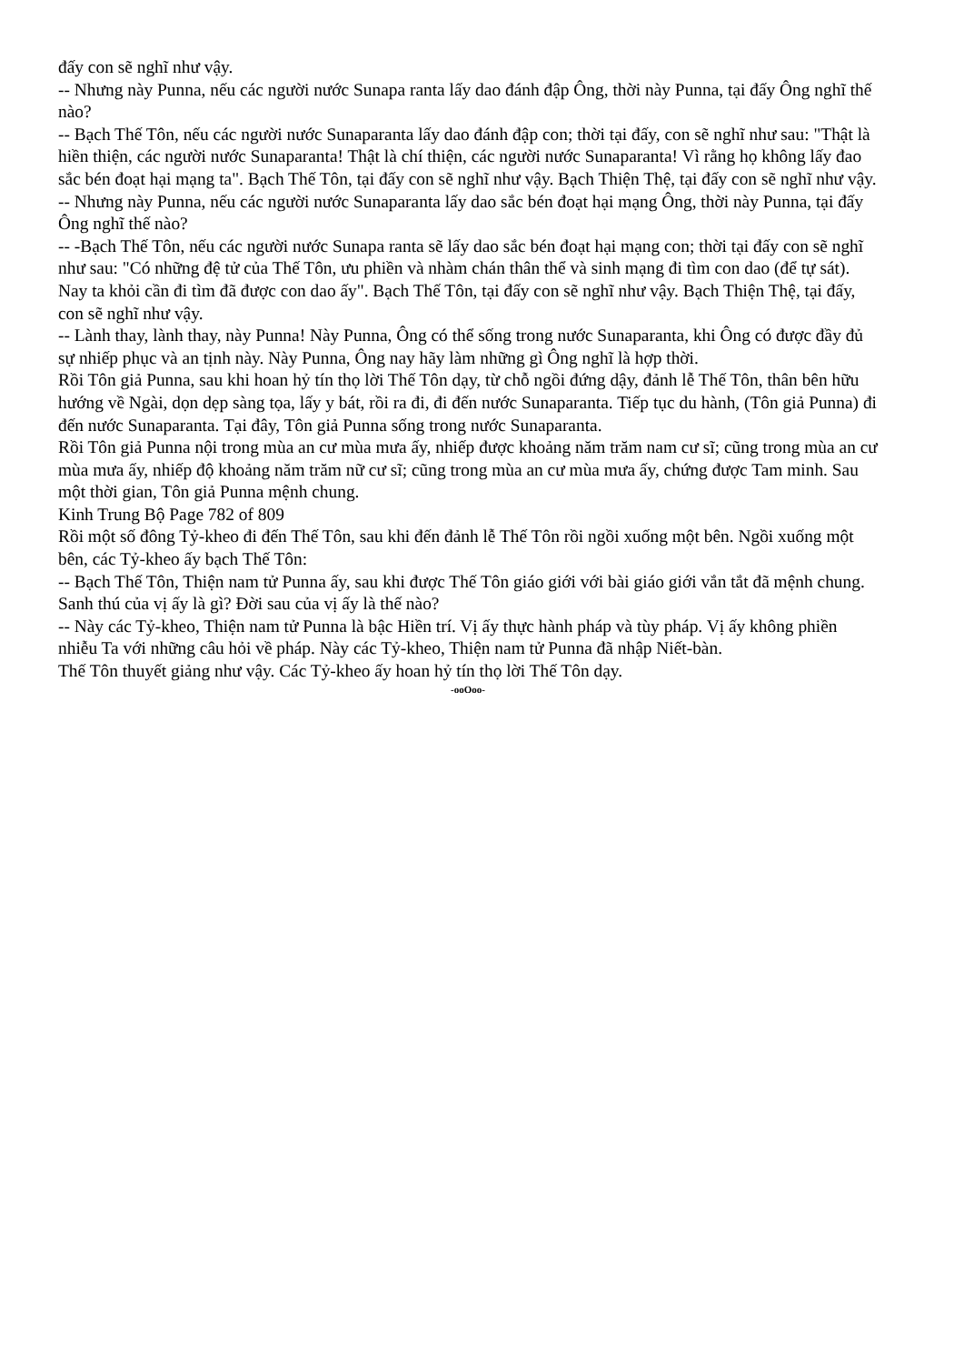đấy con sẽ nghĩ như vậy.
-- Nhưng này Punna, nếu các người nước Sunapa ranta lấy dao đánh đập Ông, thời này Punna, tại đấy Ông nghĩ thế nào?
-- Bạch Thế Tôn, nếu các người nước Sunaparanta lấy dao đánh đập con; thời tại đấy, con sẽ nghĩ như sau: "Thật là hiền thiện, các người nước Sunaparanta! Thật là chí thiện, các người nước Sunaparanta! Vì rằng họ không lấy đao sắc bén đoạt hại mạng ta". Bạch Thế Tôn, tại đấy con sẽ nghĩ như vậy. Bạch Thiện Thệ, tại đấy con sẽ nghĩ như vậy.
-- Nhưng này Punna, nếu các người nước Sunaparanta lấy dao sắc bén đoạt hại mạng Ông, thời này Punna, tại đấy Ông nghĩ thế nào?
-- -Bạch Thế Tôn, nếu các người nước Sunapa ranta sẽ lấy dao sắc bén đoạt hại mạng con; thời tại đấy con sẽ nghĩ như sau: "Có những đệ tử của Thế Tôn, ưu phiền và nhàm chán thân thể và sinh mạng đi tìm con dao (để tự sát). Nay ta khỏi cần đi tìm đã được con dao ấy". Bạch Thế Tôn, tại đấy con sẽ nghĩ như vậy. Bạch Thiện Thệ, tại đấy, con sẽ nghĩ như vậy.
-- Lành thay, lành thay, này Punna! Này Punna, Ông có thể sống trong nước Sunaparanta, khi Ông có được đầy đủ sự nhiếp phục và an tịnh này. Này Punna, Ông nay hãy làm những gì Ông nghĩ là hợp thời.
Rồi Tôn giả Punna, sau khi hoan hỷ tín thọ lời Thế Tôn dạy, từ chỗ ngồi đứng dậy, đảnh lễ Thế Tôn, thân bên hữu hướng về Ngài, dọn dẹp sàng tọa, lấy y bát, rồi ra đi, đi đến nước Sunaparanta. Tiếp tục du hành, (Tôn giả Punna) đi đến nước Sunaparanta. Tại đây, Tôn giả Punna sống trong nước Sunaparanta.
Rồi Tôn giả Punna nội trong mùa an cư mùa mưa ấy, nhiếp được khoảng năm trăm nam cư sĩ; cũng trong mùa an cư mùa mưa ấy, nhiếp độ khoảng năm trăm nữ cư sĩ; cũng trong mùa an cư mùa mưa ấy, chứng được Tam minh. Sau một thời gian, Tôn giả Punna mệnh chung.
Kinh Trung Bộ Page 782 of 809
Rồi một số đông Tỷ-kheo đi đến Thế Tôn, sau khi đến đảnh lễ Thế Tôn rồi ngồi xuống một bên. Ngồi xuống một bên, các Tỷ-kheo ấy bạch Thế Tôn:
-- Bạch Thế Tôn, Thiện nam tử Punna ấy, sau khi được Thế Tôn giáo giới với bài giáo giới vắn tắt đã mệnh chung. Sanh thú của vị ấy là gì? Đời sau của vị ấy là thế nào?
-- Này các Tỷ-kheo, Thiện nam tử Punna là bậc Hiền trí. Vị ấy thực hành pháp và tùy pháp. Vị ấy không phiền nhiễu Ta với những câu hỏi về pháp. Này các Tỷ-kheo, Thiện nam tử Punna đã nhập Niết-bàn.
Thế Tôn thuyết giảng như vậy. Các Tỷ-kheo ấy hoan hỷ tín thọ lời Thế Tôn dạy.
-ooOoo-